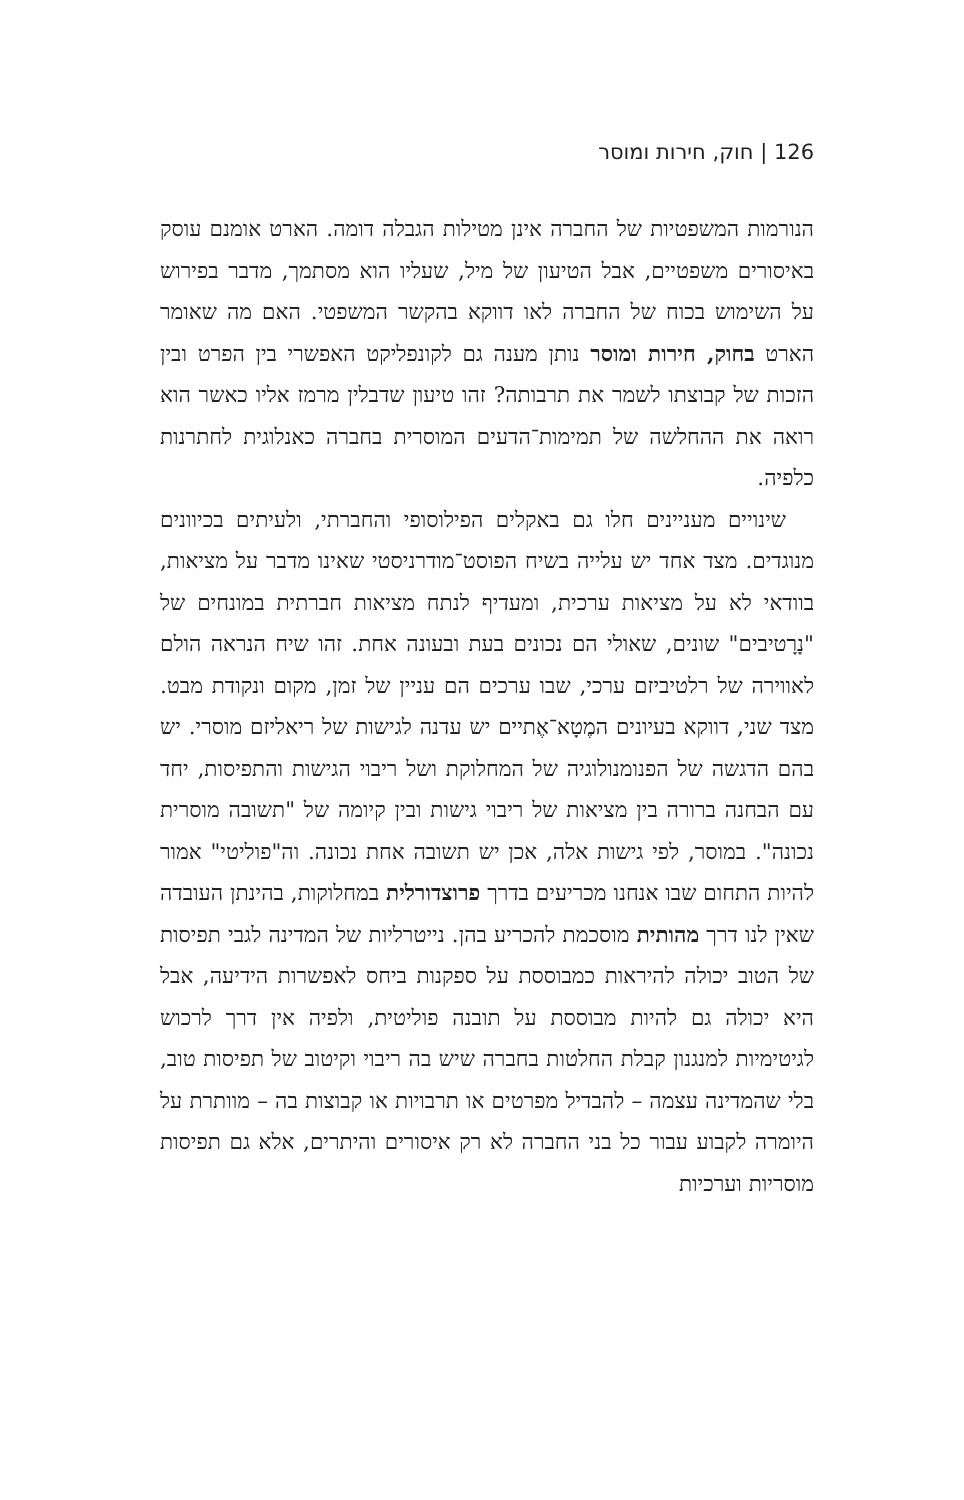126 | חוק, חירות ומוסר
הנורמות המשפטיות של החברה אינן מטילות הגבלה דומה. הארט אומנם עוסק באיסורים משפטיים, אבל הטיעון של מיל, שעליו הוא מסתמך, מדבר בפירוש על השימוש בכוח של החברה לאו דווקא בהקשר המשפטי. האם מה שאומר הארט בחוק, חירות ומוסר נותן מענה גם לקונפליקט האפשרי בין הפרט ובין הזכות של קבוצתו לשמר את תרבותה? זהו טיעון שדבלין מרמז אליו כאשר הוא רואה את ההחלשה של תמימות־הדעים המוסרית בחברה כאנלוגית לחתרנות כלפיה.
שינויים מעניינים חלו גם באקלים הפילוסופי והחברתי, ולעיתים בכיוונים מנוגדים. מצד אחד יש עלייה בשיח הפוסט־מודרניסטי שאינו מדבר על מציאות, בוודאי לא על מציאות ערכית, ומעדיף לנתח מציאות חברתית במונחים של "נָרָטיבים" שונים, שאולי הם נכונים בעת ובעונה אחת. זהו שיח הנראה הולם לאווירה של רלטיביזם ערכי, שבו ערכים הם עניין של זמן, מקום ונקודת מבט. מצד שני, דווקא בעיונים המֶטָא־אֶתיים יש עדנה לגישות של ריאליזם מוסרי. יש בהם הדגשה של הפנומנולוגיה של המחלוקת ושל ריבוי הגישות והתפיסות, יחד עם הבחנה ברורה בין מציאות של ריבוי גישות ובין קיומה של "תשובה מוסרית נכונה". במוסר, לפי גישות אלה, אכן יש תשובה אחת נכונה. וה"פוליטי" אמור להיות התחום שבו אנחנו מכריעים בדרך פרוצדורלית במחלוקות, בהינתן העובדה שאין לנו דרך מהותית מוסכמת להכריע בהן. נייטרליות של המדינה לגבי תפיסות של הטוב יכולה להיראות כמבוססת על ספקנות ביחס לאפשרות הידיעה, אבל היא יכולה גם להיות מבוססת על תובנה פוליטית, ולפיה אין דרך לרכוש לגיטימיות למנגנון קבלת החלטות בחברה שיש בה ריבוי וקיטוב של תפיסות טוב, בלי שהמדינה עצמה – להבדיל מפרטים או תרבויות או קבוצות בה – מוותרת על היומרה לקבוע עבור כל בני החברה לא רק איסורים והיתרים, אלא גם תפיסות מוסריות וערכיות